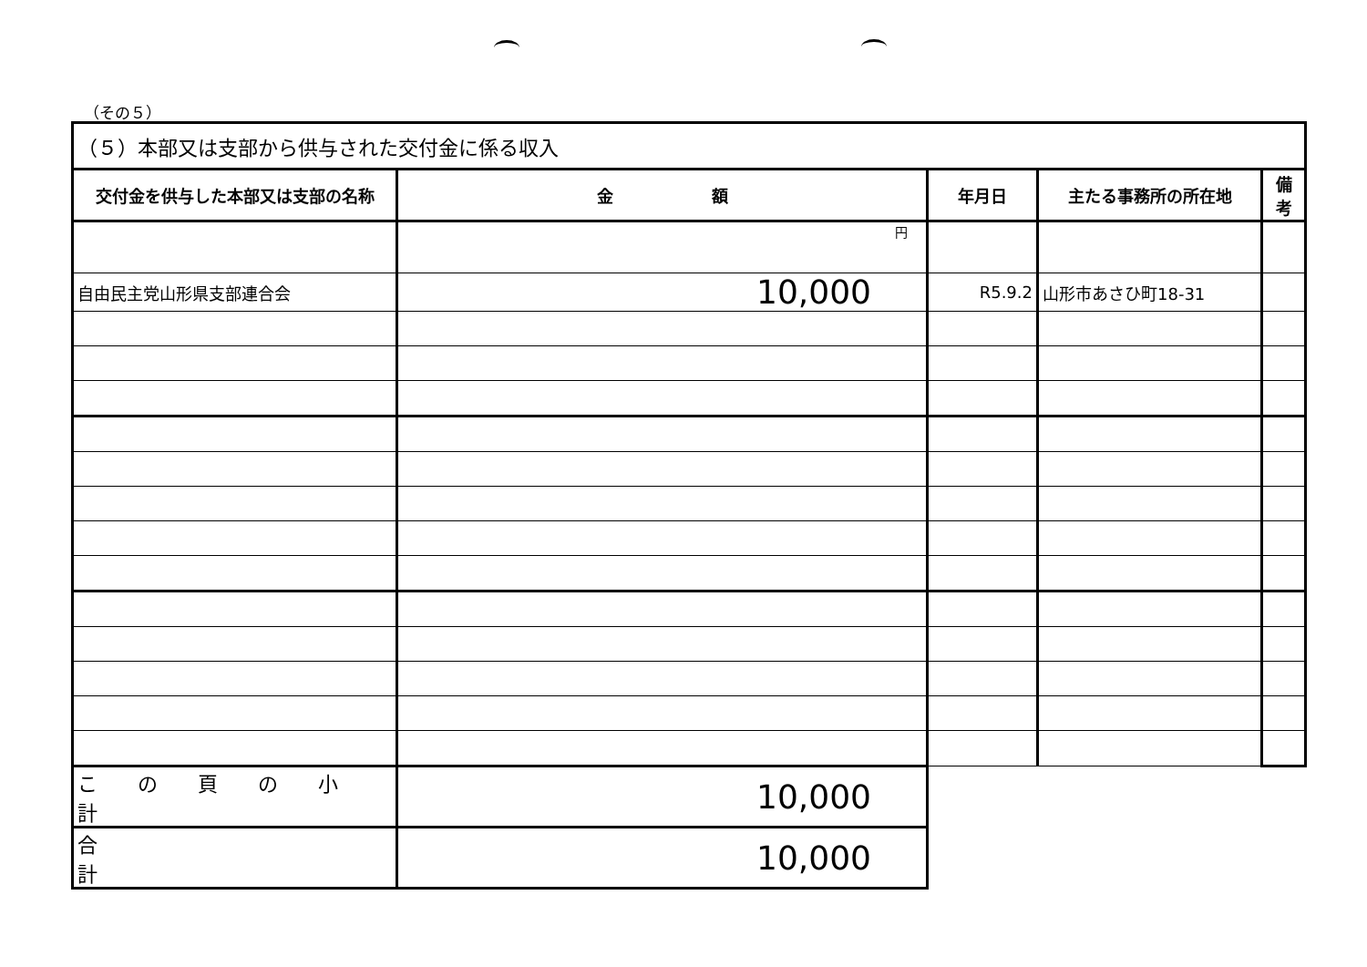（その５）
| （５）本部又は支部から供与された交付金に係る収入 | | | | |
| --- | --- | --- | --- | --- |
| 交付金を供与した本部又は支部の名称 | 金 額 | 年月日 | 主たる事務所の所在地 | 備 考 |
| | 円 | | | |
| 自由民主党山形県支部連合会 | 10,000 | R5.9.2 | 山形市あさひ町18-31 | |
| こ の 頁 の 小 計 | 10,000 | | | |
| 合 計 | 10,000 | | | |